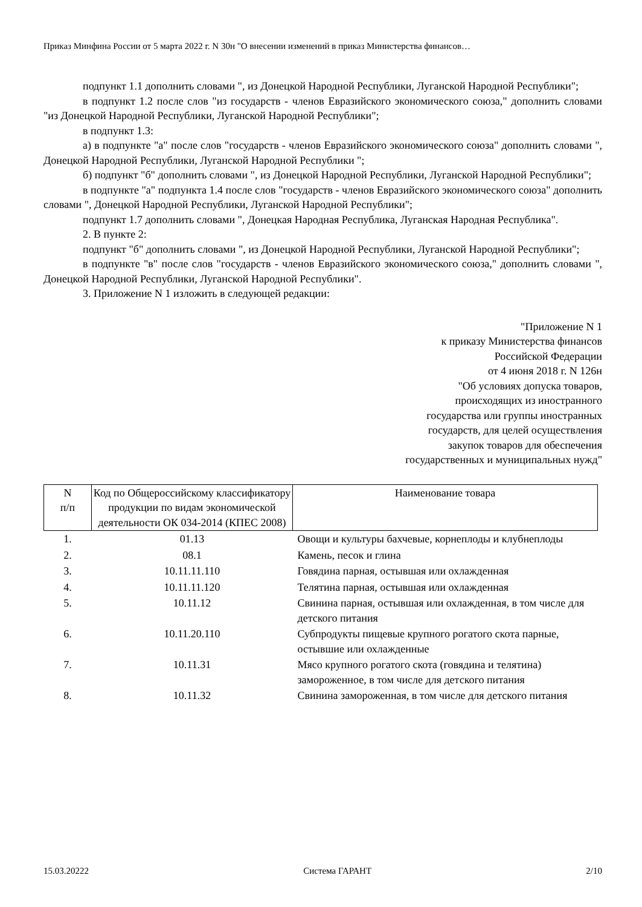Приказ Минфина России от 5 марта 2022 г. N 30н "О внесении изменений в приказ Министерства финансов…
подпункт 1.1 дополнить словами ", из Донецкой Народной Республики, Луганской Народной Республики";
в подпункт 1.2 после слов "из государств - членов Евразийского экономического союза," дополнить словами "из Донецкой Народной Республики, Луганской Народной Республики";
в подпункт 1.3:
а) в подпункте "а" после слов "государств - членов Евразийского экономического союза" дополнить словами ", Донецкой Народной Республики, Луганской Народной Республики ";
б) подпункт "б" дополнить словами ", из Донецкой Народной Республики, Луганской Народной Республики";
в подпункте "а" подпункта 1.4 после слов "государств - членов Евразийского экономического союза" дополнить словами ", Донецкой Народной Республики, Луганской Народной Республики";
подпункт 1.7 дополнить словами ", Донецкая Народная Республика, Луганская Народная Республика".
2. В пункте 2:
подпункт "б" дополнить словами ", из Донецкой Народной Республики, Луганской Народной Республики";
в подпункте "в" после слов "государств - членов Евразийского экономического союза," дополнить словами ", Донецкой Народной Республики, Луганской Народной Республики".
3. Приложение N 1 изложить в следующей редакции:
"Приложение N 1
к приказу Министерства финансов
Российской Федерации
от 4 июня 2018 г. N 126н
"Об условиях допуска товаров,
происходящих из иностранного
государства или группы иностранных
государств, для целей осуществления
закупок товаров для обеспечения
государственных и муниципальных нужд"
| N п/п | Код по Общероссийскому классификатору продукции по видам экономической деятельности ОК 034-2014 (КПЕС 2008) | Наименование товара |
| --- | --- | --- |
| 1. | 01.13 | Овощи и культуры бахчевые, корнеплоды и клубнеплоды |
| 2. | 08.1 | Камень, песок и глина |
| 3. | 10.11.11.110 | Говядина парная, остывшая или охлажденная |
| 4. | 10.11.11.120 | Телятина парная, остывшая или охлажденная |
| 5. | 10.11.12 | Свинина парная, остывшая или охлажденная, в том числе для детского питания |
| 6. | 10.11.20.110 | Субпродукты пищевые крупного рогатого скота парные, остывшие или охлажденные |
| 7. | 10.11.31 | Мясо крупного рогатого скота (говядина и телятина) замороженное, в том числе для детского питания |
| 8. | 10.11.32 | Свинина замороженная, в том числе для детского питания |
15.03.20222 Система ГАРАНТ 2/10